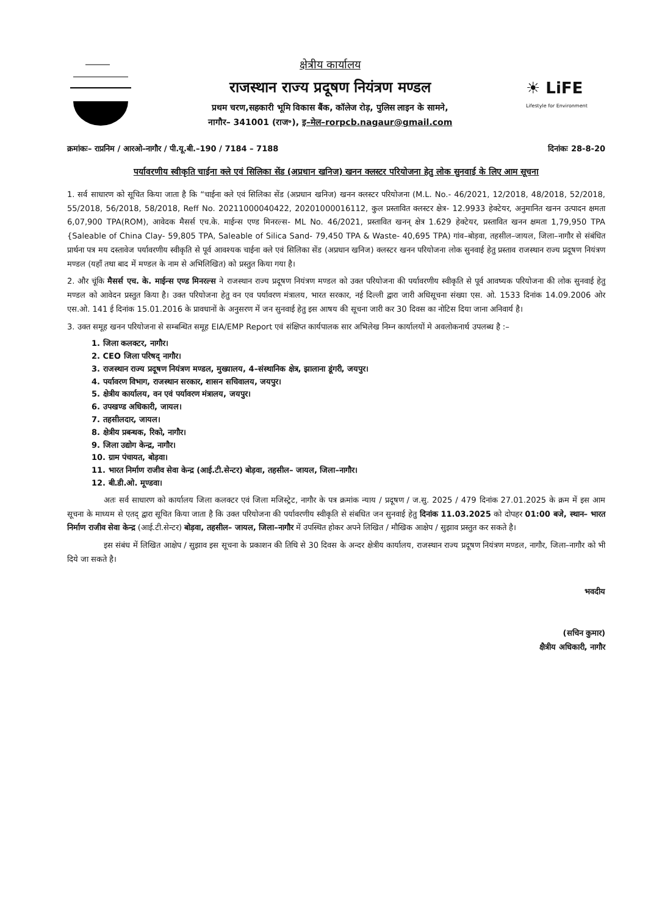क्षेत्रीय कार्यालय
राजस्थान राज्य प्रदूषण नियंत्रण मण्डल
प्रथम चरण,सहकारी भूमि विकास बैंक, कॉलेज रोड़, पुलिस लाइन के सामने,
नागौर– 341001 (राज॰), इ–मेल–rorpcb.nagaur@gmail.com
☀ LiFE
Lifestyle for Environment
क्रमांकः– राप्रनिम / आरओ–नागौर / पी.यू.बी.–190 / 7184 – 7188 दिनांकः 28-8-20
पर्यावरणीय स्वीकृति चाईना क्ले एवं सिलिका सेंड (अप्रधान खनिज) खनन क्लस्टर परियोजना हेतु लोक सुनवाई के लिए आम सूचना
1. सर्व साधारण को सूचित किया जाता है कि “चाईना क्ले एवं सिलिका सेंड (अप्रधान खनिज) खनन क्लस्टर परियोजना (M.L. No.- 46/2021, 12/2018, 48/2018, 52/2018, 55/2018, 56/2018, 58/2018, Reff No. 20211000040422, 20201000016112, कुल प्रस्तावित क्लस्टर क्षेत्र- 12.9933 हेक्टेयर, अनुमानित खनन उत्पादन क्षमता 6,07,900 TPA(ROM), आवेदक मैसर्स एच.के. माईन्स एण्ड मिनरल्स- ML No. 46/2021, प्रस्तावित खनन् क्षेत्र 1.629 हेक्टेयर, प्रस्तावित खनन क्षमता 1,79,950 TPA {Saleable of China Clay- 59,805 TPA, Saleable of Silica Sand- 79,450 TPA & Waste- 40,695 TPA) गांव–बोड़वा, तहसील–जायल, जिला–नागौर से संबंधित प्रार्थना पत्र मय दस्तावेज पर्यावरणीय स्वीकृति से पूर्व आवश्यक चाईना क्ले एवं सिलिका सेंड (अप्रधान खनिज) क्लस्टर खनन परियोजना लोक सुनवाई हेतु प्रस्ताव राजस्थान राज्य प्रदूषण नियंत्रण मण्डल (यहाँ तथा बाद में मण्डल के नाम से अभिलिखित) को प्रस्तुत किया गया है।
2. और चूंकि मैसर्स एच. के. माईन्स एण्ड मिनरल्स ने राजस्थान राज्य प्रदूषण नियंत्रण मण्डल को उक्त परियोजना की पर्यावरणीय स्वीकृति से पूर्व आवष्यक परियोजना की लोक सुनवाई हेतु मण्डल को आवेदन प्रस्तुत किया है। उक्त परियोजना हेतु वन एव पर्यावरण मंत्रालय, भारत सरकार, नई दिल्ली द्वारा जारी अधिसूचना संख्या एस. ओ. 1533 दिनांक 14.09.2006 ओर एस.ओ. 141 ई दिनांक 15.01.2016 के प्रावधानों के अनुसरण में जन सुनवाई हेतु इस आषय की सूचना जारी कर 30 दिवस का नोटिस दिया जाना अनिवार्य है।
3. उक्त समूह खनन परियोजना से सम्बन्धित समूह EIA/EMP Report एवं संक्षिप्त कार्यपालक सार अभिलेख निम्न कार्यालयों मे अवलोकनार्थ उपलब्ध है :–
1. जिला कलक्टर, नागौर।
2. CEO जिला परिषद् नागौर।
3. राजस्थान राज्य प्रदूषण नियंत्रण मण्डल, मुख्यालय, 4–संस्थानिक क्षेत्र, झालाना डूंगरी, जयपुर।
4. पर्यावरण विभाग, राजस्थान सरकार, शासन सचिवालय, जयपुर।
5. क्षेत्रीय कार्यालय, वन एवं पर्यावरण मंत्रालय, जयपुर।
6. उपखण्ड अधिकारी, जायल।
7. तहसीलदार, जायल।
8. क्षेत्रीय प्रबन्धक, रिको, नागौर।
9. जिला उद्योग केन्द्र, नागौर।
10. ग्राम पंचायत, बोड़वा।
11. भारत निर्माण राजीव सेवा केन्द्र (आई.टी.सेन्टर) बोड़वा, तहसील– जायल, जिला–नागौर।
12. बी.डी.ओ. मूण्डवा।
अतः सर्व साधारण को कार्यालय जिला कलक्टर एवं जिला मजिस्ट्रेट, नागौर के पत्र क्रमांक न्याय / प्रदूषण / ज.सु. 2025 / 479 दिनांक 27.01.2025 के क्रम में इस आम सूचना के माध्यम से एतद् द्वारा सूचित किया जाता है कि उक्त परियोजना की पर्यावरणीय स्वीकृति से संबधित जन सुनवाई हेतु दिनांक 11.03.2025 को दोपहर 01:00 बजे, स्थान– भारत निर्माण राजीव सेवा केन्द्र (आई.टी.सेन्टर) बोड़वा, तहसील– जायल, जिला–नागौर में उपस्थित होकर अपने लिखित / मौखिक आक्षेप / सुझाव प्रस्तुत कर सकते है।
इस संबंध में लिखित आक्षेप / सुझाव इस सूचना के प्रकाशन की तिथि से 30 दिवस के अन्दर क्षेत्रीय कार्यालय, राजस्थान राज्य प्रदूषण नियंत्रण मण्डल, नागौर, जिला–नागौर को भी दिये जा सकते है।
भवदीय
(सचिन कुमार)
क्षैत्रीय अधिकारी, नागौर